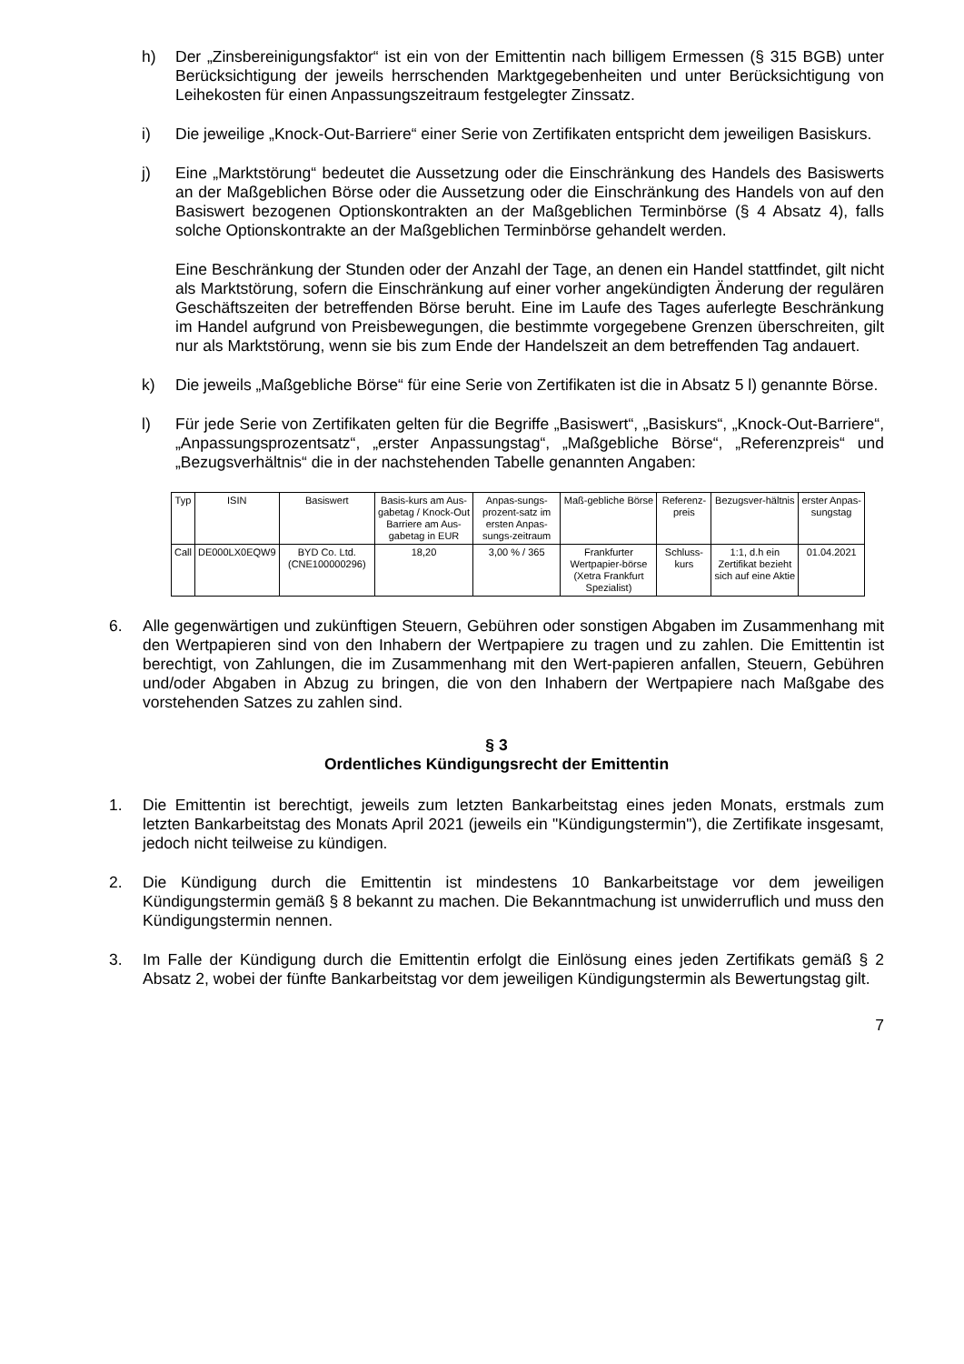h) Der „Zinsbereinigungsfaktor“ ist ein von der Emittentin nach billigem Ermessen (§ 315 BGB) unter Berücksichtigung der jeweils herrschenden Marktgegebenheiten und unter Berücksichtigung von Leihekosten für einen Anpassungszeitraum festgelegter Zinssatz.
i) Die jeweilige „Knock-Out-Barriere“ einer Serie von Zertifikaten entspricht dem jeweiligen Basiskurs.
j) Eine „Marktstörung“ bedeutet die Aussetzung oder die Einschränkung des Handels des Basiswerts an der Maßgeblichen Börse oder die Aussetzung oder die Einschränkung des Handels von auf den Basiswert bezogenen Optionskontrakten an der Maßgeblichen Terminbörse (§ 4 Absatz 4), falls solche Optionskontrakte an der Maßgeblichen Terminbörse gehandelt werden.
Eine Beschränkung der Stunden oder der Anzahl der Tage, an denen ein Handel stattfindet, gilt nicht als Marktstörung, sofern die Einschränkung auf einer vorher angekündigten Änderung der regulären Geschäftszeiten der betreffenden Börse beruht. Eine im Laufe des Tages auferlegte Beschränkung im Handel aufgrund von Preisbewegungen, die bestimmte vorgegebene Grenzen überschreiten, gilt nur als Marktstörung, wenn sie bis zum Ende der Handelszeit an dem betreffenden Tag andauert.
k) Die jeweils „Maßgebliche Börse“ für eine Serie von Zertifikaten ist die in Absatz 5 l) genannte Börse.
l) Für jede Serie von Zertifikaten gelten für die Begriffe „Basiswert“, „Basiskurs“, „Knock-Out-Barriere“, „Anpassungsprozentsatz“, „erster Anpassungstag“, „Maßgebliche Börse“, „Referenzpreis“ und „Bezugsverhältnis“ die in der nachstehenden Tabelle genannten Angaben:
| Typ | ISIN | Basiswert | Basis-kurs am Aus-gabetag / Knock-Out Barriere am Aus-gabetag in EUR | Anpas-sungs-prozent-satz im ersten Anpas-sungs-zeitraum | Maß-gebliche Börse | Referenz-preis | Bezugsver-hältnis | erster Anpas-sungstag |
| --- | --- | --- | --- | --- | --- | --- | --- | --- |
| Call | DE000LX0EQW9 | BYD Co. Ltd. (CNE100000296) | 18,20 | 3,00 % / 365 | Frankfurter Wertpapier-börse (Xetra Frankfurt Spezialist) | Schluss-kurs | 1:1, d.h ein Zertifikat bezieht sich auf eine Aktie | 01.04.2021 |
6. Alle gegenwärtigen und zukünftigen Steuern, Gebühren oder sonstigen Abgaben im Zusammenhang mit den Wertpapieren sind von den Inhabern der Wertpapiere zu tragen und zu zahlen. Die Emittentin ist berechtigt, von Zahlungen, die im Zusammenhang mit den Wert-papieren anfallen, Steuern, Gebühren und/oder Abgaben in Abzug zu bringen, die von den Inhabern der Wertpapiere nach Maßgabe des vorstehenden Satzes zu zahlen sind.
§ 3
Ordentliches Kündigungsrecht der Emittentin
1. Die Emittentin ist berechtigt, jeweils zum letzten Bankarbeitstag eines jeden Monats, erstmals zum letzten Bankarbeitstag des Monats April 2021 (jeweils ein "Kündigungstermin"), die Zertifikate insgesamt, jedoch nicht teilweise zu kündigen.
2. Die Kündigung durch die Emittentin ist mindestens 10 Bankarbeitstage vor dem jeweiligen Kündigungstermin gemäß § 8 bekannt zu machen. Die Bekanntmachung ist unwiderruflich und muss den Kündigungstermin nennen.
3. Im Falle der Kündigung durch die Emittentin erfolgt die Einlösung eines jeden Zertifikats gemäß § 2 Absatz 2, wobei der fünfte Bankarbeitstag vor dem jeweiligen Kündigungstermin als Bewertungstag gilt.
7